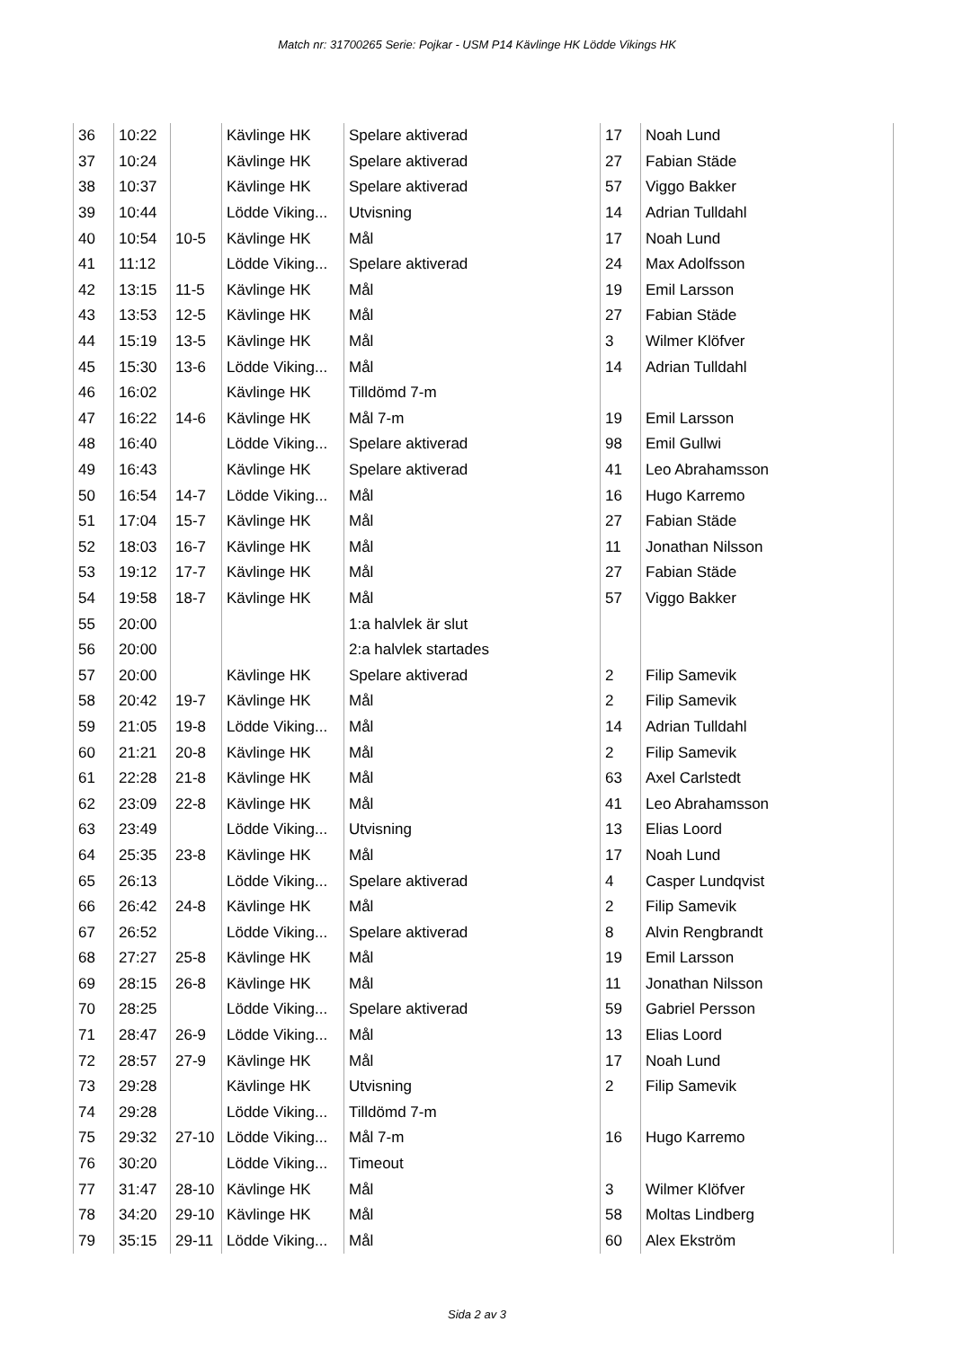Match nr: 31700265 Serie: Pojkar - USM P14 Kävlinge HK Lödde Vikings HK
| 36 | 10:22 | | Kävlinge HK | Spelare aktiverad | 17 | Noah Lund |
| 37 | 10:24 | | Kävlinge HK | Spelare aktiverad | 27 | Fabian Städe |
| 38 | 10:37 | | Kävlinge HK | Spelare aktiverad | 57 | Viggo Bakker |
| 39 | 10:44 | | Lödde Viking... | Utvisning | 14 | Adrian Tulldahl |
| 40 | 10:54 | 10-5 | Kävlinge HK | Mål | 17 | Noah Lund |
| 41 | 11:12 | | Lödde Viking... | Spelare aktiverad | 24 | Max Adolfsson |
| 42 | 13:15 | 11-5 | Kävlinge HK | Mål | 19 | Emil Larsson |
| 43 | 13:53 | 12-5 | Kävlinge HK | Mål | 27 | Fabian Städe |
| 44 | 15:19 | 13-5 | Kävlinge HK | Mål | 3 | Wilmer Klöfver |
| 45 | 15:30 | 13-6 | Lödde Viking... | Mål | 14 | Adrian Tulldahl |
| 46 | 16:02 | | Kävlinge HK | Tilldömd 7-m | | |
| 47 | 16:22 | 14-6 | Kävlinge HK | Mål 7-m | 19 | Emil Larsson |
| 48 | 16:40 | | Lödde Viking... | Spelare aktiverad | 98 | Emil Gullwi |
| 49 | 16:43 | | Kävlinge HK | Spelare aktiverad | 41 | Leo Abrahamsson |
| 50 | 16:54 | 14-7 | Lödde Viking... | Mål | 16 | Hugo Karremo |
| 51 | 17:04 | 15-7 | Kävlinge HK | Mål | 27 | Fabian Städe |
| 52 | 18:03 | 16-7 | Kävlinge HK | Mål | 11 | Jonathan Nilsson |
| 53 | 19:12 | 17-7 | Kävlinge HK | Mål | 27 | Fabian Städe |
| 54 | 19:58 | 18-7 | Kävlinge HK | Mål | 57 | Viggo Bakker |
| 55 | 20:00 | | | 1:a halvlek är slut | | |
| 56 | 20:00 | | | 2:a halvlek startades | | |
| 57 | 20:00 | | Kävlinge HK | Spelare aktiverad | 2 | Filip Samevik |
| 58 | 20:42 | 19-7 | Kävlinge HK | Mål | 2 | Filip Samevik |
| 59 | 21:05 | 19-8 | Lödde Viking... | Mål | 14 | Adrian Tulldahl |
| 60 | 21:21 | 20-8 | Kävlinge HK | Mål | 2 | Filip Samevik |
| 61 | 22:28 | 21-8 | Kävlinge HK | Mål | 63 | Axel Carlstedt |
| 62 | 23:09 | 22-8 | Kävlinge HK | Mål | 41 | Leo Abrahamsson |
| 63 | 23:49 | | Lödde Viking... | Utvisning | 13 | Elias Loord |
| 64 | 25:35 | 23-8 | Kävlinge HK | Mål | 17 | Noah Lund |
| 65 | 26:13 | | Lödde Viking... | Spelare aktiverad | 4 | Casper Lundqvist |
| 66 | 26:42 | 24-8 | Kävlinge HK | Mål | 2 | Filip Samevik |
| 67 | 26:52 | | Lödde Viking... | Spelare aktiverad | 8 | Alvin Rengbrandt |
| 68 | 27:27 | 25-8 | Kävlinge HK | Mål | 19 | Emil Larsson |
| 69 | 28:15 | 26-8 | Kävlinge HK | Mål | 11 | Jonathan Nilsson |
| 70 | 28:25 | | Lödde Viking... | Spelare aktiverad | 59 | Gabriel Persson |
| 71 | 28:47 | 26-9 | Lödde Viking... | Mål | 13 | Elias Loord |
| 72 | 28:57 | 27-9 | Kävlinge HK | Mål | 17 | Noah Lund |
| 73 | 29:28 | | Kävlinge HK | Utvisning | 2 | Filip Samevik |
| 74 | 29:28 | | Lödde Viking... | Tilldömd 7-m | | |
| 75 | 29:32 | 27-10 | Lödde Viking... | Mål 7-m | 16 | Hugo Karremo |
| 76 | 30:20 | | Lödde Viking... | Timeout | | |
| 77 | 31:47 | 28-10 | Kävlinge HK | Mål | 3 | Wilmer Klöfver |
| 78 | 34:20 | 29-10 | Kävlinge HK | Mål | 58 | Moltas Lindberg |
| 79 | 35:15 | 29-11 | Lödde Viking... | Mål | 60 | Alex Ekström |
Sida 2 av 3